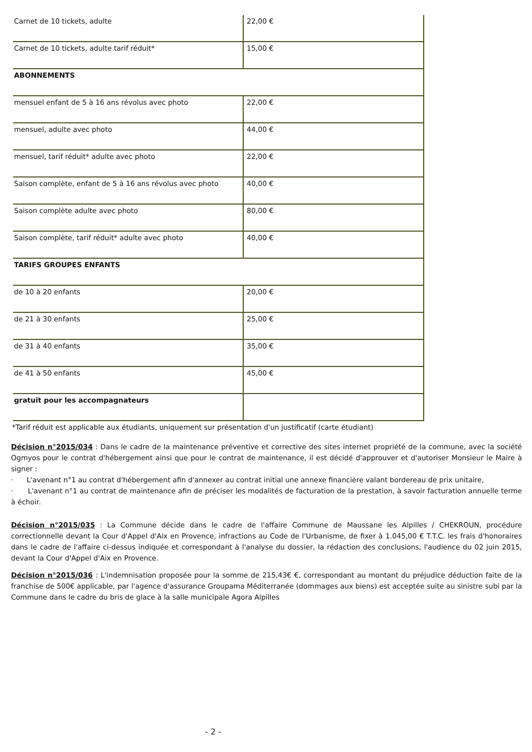| Carnet de 10 tickets, adulte | 22,00 € |
| Carnet de 10 tickets, adulte tarif réduit* | 15,00 € |
| ABONNEMENTS | |
| mensuel enfant de 5 à 16 ans révolus avec photo | 22,00 € |
| mensuel, adulte avec photo | 44,00 € |
| mensuel, tarif réduit* adulte avec photo | 22,00 € |
| Saison complète, enfant de 5 à 16 ans révolus avec photo | 40,00 € |
| Saison complète adulte avec photo | 80,00 € |
| Saison complète, tarif réduit* adulte avec photo | 40,00 € |
| TARIFS GROUPES ENFANTS | |
| de 10 à 20 enfants | 20,00 € |
| de 21 à 30 enfants | 25,00 € |
| de 31 à 40 enfants | 35,00 € |
| de 41 à 50 enfants | 45,00 € |
| gratuit pour les accompagnateurs | |
*Tarif réduit est applicable aux étudiants, uniquement sur présentation d'un justificatif (carte étudiant)
Décision n°2015/034 : Dans le cadre de la maintenance préventive et corrective des sites internet propriété de la commune, avec la société Ogmyos pour le contrat d'hébergement ainsi que pour le contrat de maintenance, il est décidé d'approuver et d'autoriser Monsieur le Maire à signer :
· L'avenant n°1 au contrat d'hébergement afin d'annexer au contrat initial une annexe financière valant bordereau de prix unitaire,
· L'avenant n°1 au contrat de maintenance afin de préciser les modalités de facturation de la prestation, à savoir facturation annuelle terme à échoir.
Décision n°2015/035 : La Commune décide dans le cadre de l'affaire Commune de Maussane les Alpilles / CHEKROUN, procédure correctionnelle devant la Cour d'Appel d'Aix en Provence, infractions au Code de l'Urbanisme, de fixer à 1.045,00 € T.T.C. les frais d'honoraires dans le cadre de l'affaire ci-dessus indiquée et correspondant à l'analyse du dossier, la rédaction des conclusions, l'audience du 02 juin 2015, devant la Cour d'Appel d'Aix en Provence.
Décision n°2015/036 : L'indemnisation proposée pour la somme de 215,43€ €, correspondant au montant du préjudice déduction faite de la franchise de 500€ applicable, par l'agence d'assurance Groupama Méditerranée (dommages aux biens) est acceptée suite au sinistre subi par la Commune dans le cadre du bris de glace à la salle municipale Agora Alpilles
- 2 -